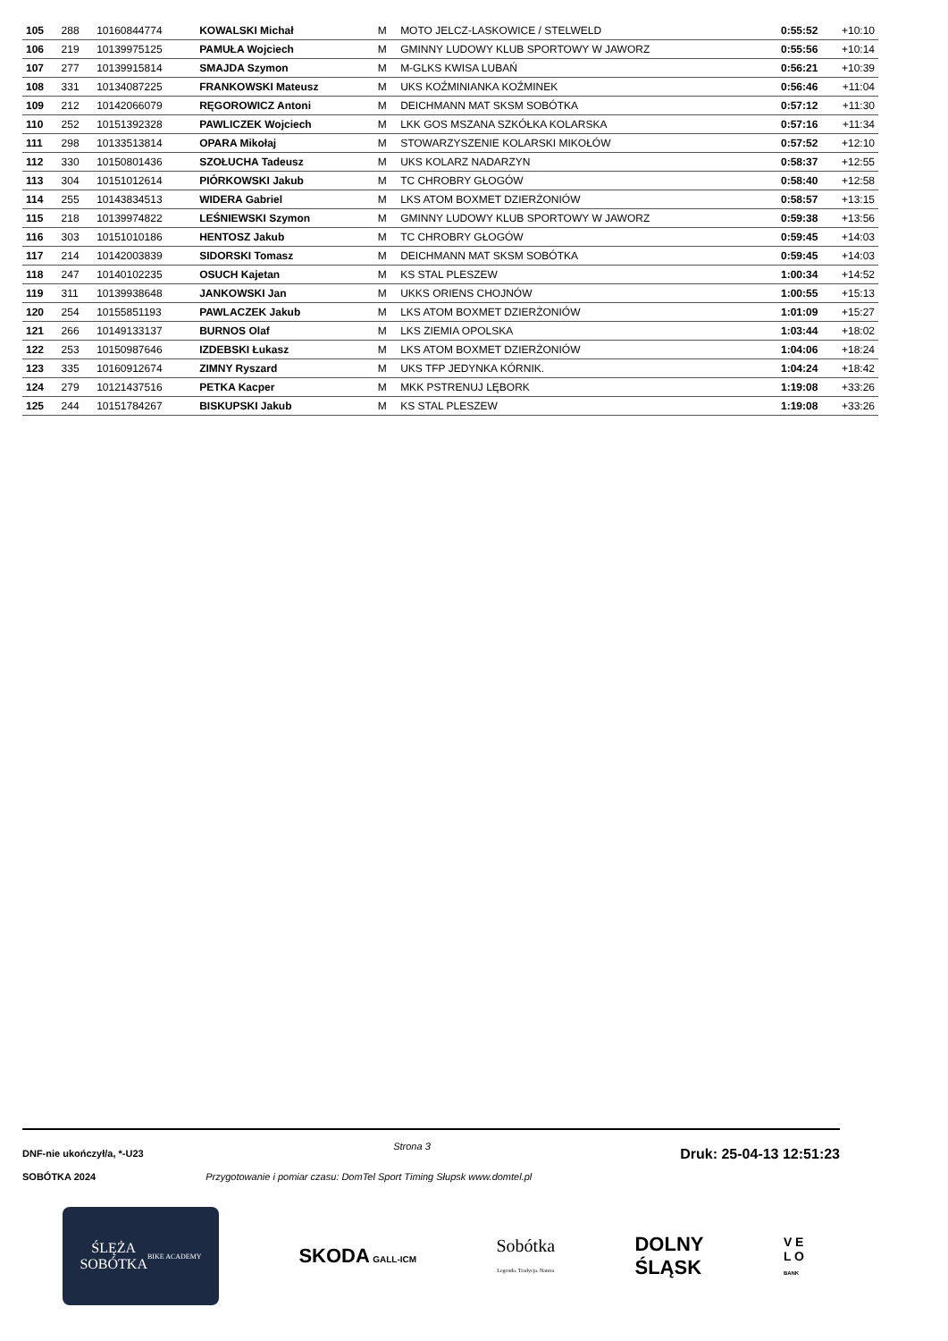| 105 | 288 | 10160844774 | KOWALSKI Michał | M | MOTO JELCZ-LASKOWICE / STELWELD | 0:55:52 | +10:10 |
| 106 | 219 | 10139975125 | PAMUŁA Wojciech | M | GMINNY LUDOWY KLUB SPORTOWY W JAWORZ | 0:55:56 | +10:14 |
| 107 | 277 | 10139915814 | SMAJDA Szymon | M | M-GLKS KWISA LUBAŃ | 0:56:21 | +10:39 |
| 108 | 331 | 10134087225 | FRANKOWSKI Mateusz | M | UKS KOŹMINIANKA KOŹMINEK | 0:56:46 | +11:04 |
| 109 | 212 | 10142066079 | RĘGOROWICZ Antoni | M | DEICHMANN MAT SKSM SOBÓTKA | 0:57:12 | +11:30 |
| 110 | 252 | 10151392328 | PAWLICZEK Wojciech | M | LKK GOS MSZANA SZKÓŁKA KOLARSKA | 0:57:16 | +11:34 |
| 111 | 298 | 10133513814 | OPARA Mikołaj | M | STOWARZYSZENIE KOLARSKI MIKOŁÓW | 0:57:52 | +12:10 |
| 112 | 330 | 10150801436 | SZOŁUCHA Tadeusz | M | UKS KOLARZ NADARZYN | 0:58:37 | +12:55 |
| 113 | 304 | 10151012614 | PIÓRKOWSKI Jakub | M | TC CHROBRY GŁOGÓW | 0:58:40 | +12:58 |
| 114 | 255 | 10143834513 | WIDERA Gabriel | M | LKS ATOM BOXMET DZIERŻONIÓW | 0:58:57 | +13:15 |
| 115 | 218 | 10139974822 | LEŚNIEWSKI Szymon | M | GMINNY LUDOWY KLUB SPORTOWY W JAWORZ | 0:59:38 | +13:56 |
| 116 | 303 | 10151010186 | HENTOSZ Jakub | M | TC CHROBRY GŁOGÓW | 0:59:45 | +14:03 |
| 117 | 214 | 10142003839 | SIDORSKI Tomasz | M | DEICHMANN MAT SKSM SOBÓTKA | 0:59:45 | +14:03 |
| 118 | 247 | 10140102235 | OSUCH Kajetan | M | KS STAL PLESZEW | 1:00:34 | +14:52 |
| 119 | 311 | 10139938648 | JANKOWSKI Jan | M | UKKS ORIENS CHOJNÓW | 1:00:55 | +15:13 |
| 120 | 254 | 10155851193 | PAWLACZEK Jakub | M | LKS ATOM BOXMET DZIERŻONIÓW | 1:01:09 | +15:27 |
| 121 | 266 | 10149133137 | BURNOS Olaf | M | LKS ZIEMIA OPOLSKA | 1:03:44 | +18:02 |
| 122 | 253 | 10150987646 | IZDEBSKI Łukasz | M | LKS ATOM BOXMET DZIERŻONIÓW | 1:04:06 | +18:24 |
| 123 | 335 | 10160912674 | ZIMNY Ryszard | M | UKS TFP JEDYNKA KÓRNIK. | 1:04:24 | +18:42 |
| 124 | 279 | 10121437516 | PETKA Kacper | M | MKK PSTRENUJ LĘBORK | 1:19:08 | +33:26 |
| 125 | 244 | 10151784267 | BISKUPSKI Jakub | M | KS STAL PLESZEW | 1:19:08 | +33:26 |
DNF-nie ukończył/a, *-U23 Strona 3 Druk: 25-04-13 12:51:23
SOBÓTKA 2024 Przygotowanie i pomiar czasu: DomTel Sport Timing Słupsk www.domtel.pl
ŚLĘŻA
SOBÓTKA
BIKE ACADEMY
SKODA GALL-ICM
Sobótka
Legenda. Tradycja. Natura
DOLNY
ŚLĄSK
V E
L O
BANK